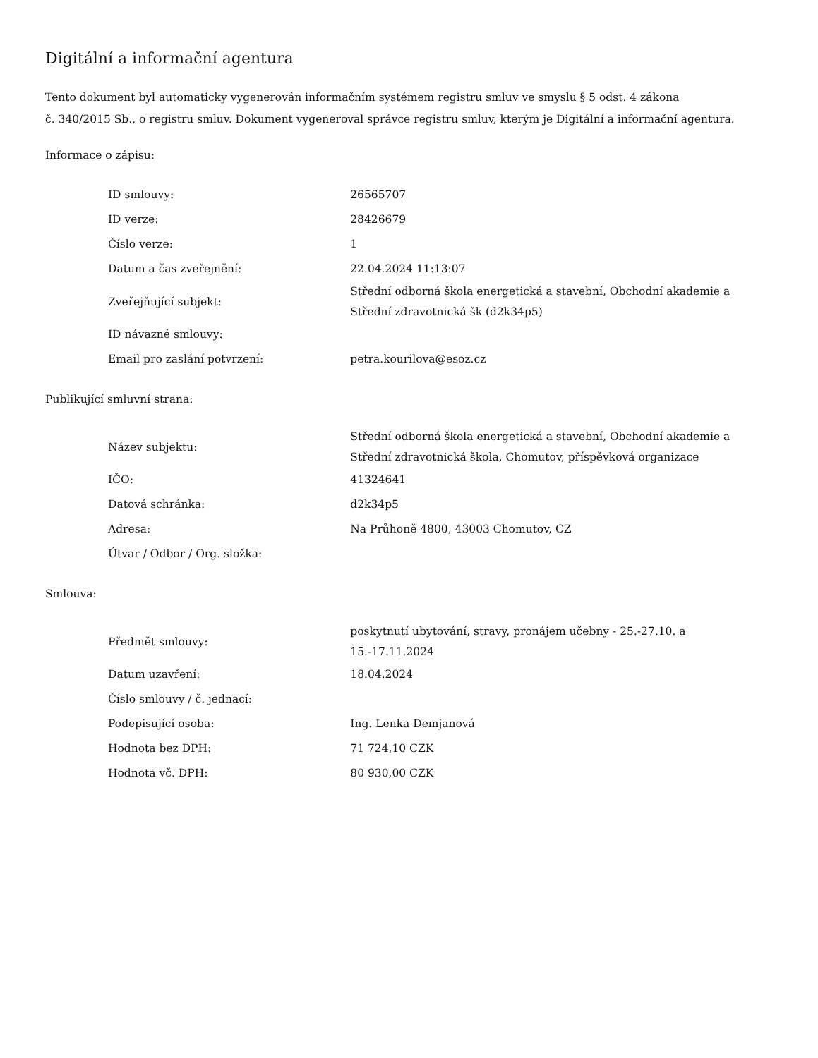Digitální a informační agentura
Tento dokument byl automaticky vygenerován informačním systémem registru smluv ve smyslu § 5 odst. 4 zákona
č. 340/2015 Sb., o registru smluv. Dokument vygeneroval správce registru smluv, kterým je Digitální a informační agentura.
Informace o zápisu:
| ID smlouvy: | 26565707 |
| ID verze: | 28426679 |
| Číslo verze: | 1 |
| Datum a čas zveřejnění: | 22.04.2024 11:13:07 |
| Zveřejňující subjekt: | Střední odborná škola energetická a stavební, Obchodní akademie a Střední zdravotnická šk (d2k34p5) |
| ID návazné smlouvy: | |
| Email pro zaslání potvrzení: | petra.kourilova@esoz.cz |
Publikující smluvní strana:
| Název subjektu: | Střední odborná škola energetická a stavební, Obchodní akademie a Střední zdravotnická škola, Chomutov, příspěvková organizace |
| IČO: | 41324641 |
| Datová schránka: | d2k34p5 |
| Adresa: | Na Průhoně 4800, 43003 Chomutov, CZ |
| Útvar / Odbor / Org. složka: | |
Smlouva:
| Předmět smlouvy: | poskytnutí ubytování, stravy, pronájem učebny - 25.-27.10. a 15.-17.11.2024 |
| Datum uzavření: | 18.04.2024 |
| Číslo smlouvy / č. jednací: | |
| Podepisující osoba: | Ing. Lenka Demjanová |
| Hodnota bez DPH: | 71 724,10 CZK |
| Hodnota vč. DPH: | 80 930,00 CZK |